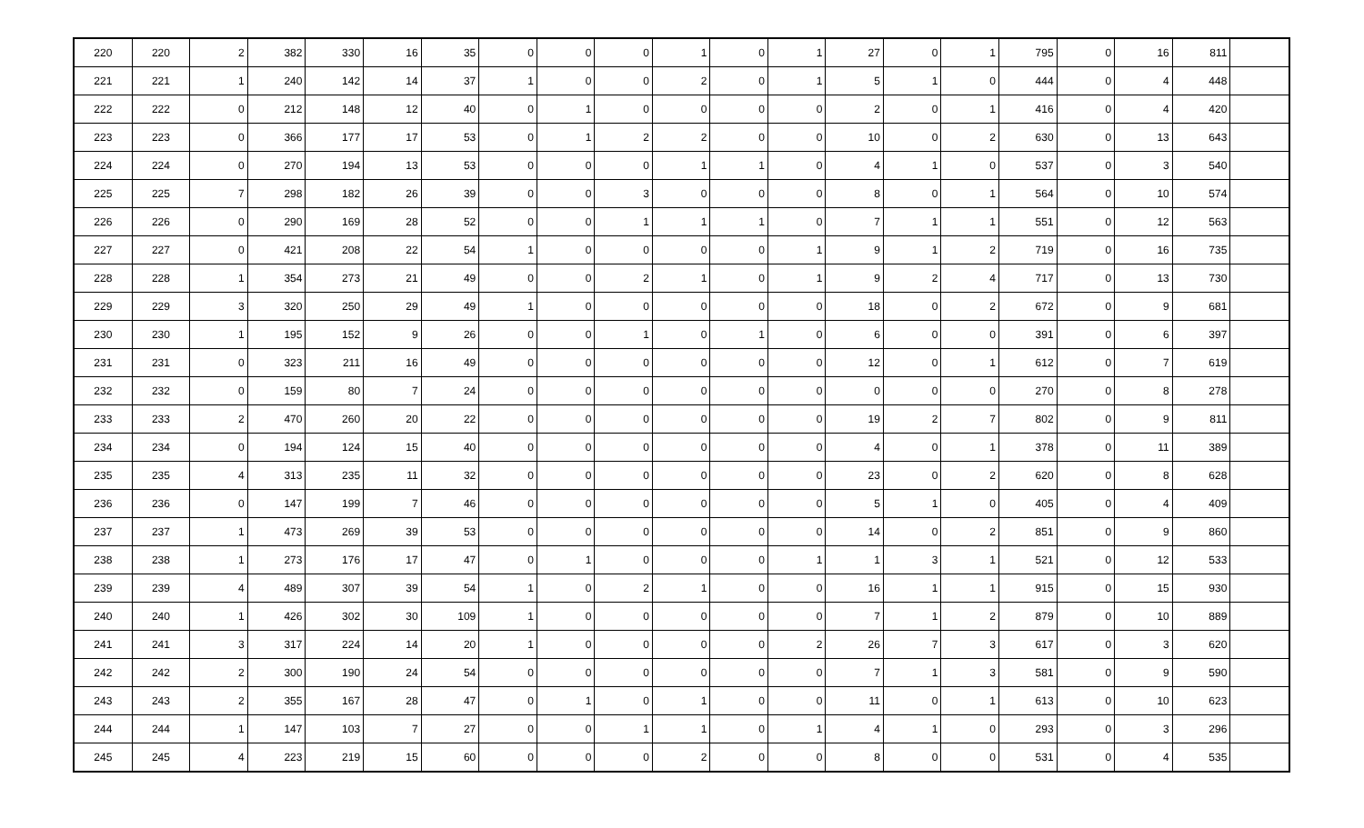| 220 | 220 | 2 | 382 | 330 | 16 | 35 | 0 | 0 | 0 | 1 | 0 | 1 | 27 | 0 | 1 | 795 | 0 | 16 | 811 | |
| 221 | 221 | 1 | 240 | 142 | 14 | 37 | 1 | 0 | 0 | 2 | 0 | 1 | 5 | 1 | 0 | 444 | 0 | 4 | 448 | |
| 222 | 222 | 0 | 212 | 148 | 12 | 40 | 0 | 1 | 0 | 0 | 0 | 0 | 2 | 0 | 1 | 416 | 0 | 4 | 420 | |
| 223 | 223 | 0 | 366 | 177 | 17 | 53 | 0 | 1 | 2 | 2 | 0 | 0 | 10 | 0 | 2 | 630 | 0 | 13 | 643 | |
| 224 | 224 | 0 | 270 | 194 | 13 | 53 | 0 | 0 | 0 | 1 | 1 | 0 | 4 | 1 | 0 | 537 | 0 | 3 | 540 | |
| 225 | 225 | 7 | 298 | 182 | 26 | 39 | 0 | 0 | 3 | 0 | 0 | 0 | 8 | 0 | 1 | 564 | 0 | 10 | 574 | |
| 226 | 226 | 0 | 290 | 169 | 28 | 52 | 0 | 0 | 1 | 1 | 1 | 0 | 7 | 1 | 1 | 551 | 0 | 12 | 563 | |
| 227 | 227 | 0 | 421 | 208 | 22 | 54 | 1 | 0 | 0 | 0 | 0 | 1 | 9 | 1 | 2 | 719 | 0 | 16 | 735 | |
| 228 | 228 | 1 | 354 | 273 | 21 | 49 | 0 | 0 | 2 | 1 | 0 | 1 | 9 | 2 | 4 | 717 | 0 | 13 | 730 | |
| 229 | 229 | 3 | 320 | 250 | 29 | 49 | 1 | 0 | 0 | 0 | 0 | 0 | 18 | 0 | 2 | 672 | 0 | 9 | 681 | |
| 230 | 230 | 1 | 195 | 152 | 9 | 26 | 0 | 0 | 1 | 0 | 1 | 0 | 6 | 0 | 0 | 391 | 0 | 6 | 397 | |
| 231 | 231 | 0 | 323 | 211 | 16 | 49 | 0 | 0 | 0 | 0 | 0 | 0 | 12 | 0 | 1 | 612 | 0 | 7 | 619 | |
| 232 | 232 | 0 | 159 | 80 | 7 | 24 | 0 | 0 | 0 | 0 | 0 | 0 | 0 | 0 | 0 | 270 | 0 | 8 | 278 | |
| 233 | 233 | 2 | 470 | 260 | 20 | 22 | 0 | 0 | 0 | 0 | 0 | 0 | 19 | 2 | 7 | 802 | 0 | 9 | 811 | |
| 234 | 234 | 0 | 194 | 124 | 15 | 40 | 0 | 0 | 0 | 0 | 0 | 0 | 4 | 0 | 1 | 378 | 0 | 11 | 389 | |
| 235 | 235 | 4 | 313 | 235 | 11 | 32 | 0 | 0 | 0 | 0 | 0 | 0 | 23 | 0 | 2 | 620 | 0 | 8 | 628 | |
| 236 | 236 | 0 | 147 | 199 | 7 | 46 | 0 | 0 | 0 | 0 | 0 | 0 | 5 | 1 | 0 | 405 | 0 | 4 | 409 | |
| 237 | 237 | 1 | 473 | 269 | 39 | 53 | 0 | 0 | 0 | 0 | 0 | 0 | 14 | 0 | 2 | 851 | 0 | 9 | 860 | |
| 238 | 238 | 1 | 273 | 176 | 17 | 47 | 0 | 1 | 0 | 0 | 0 | 1 | 1 | 3 | 1 | 521 | 0 | 12 | 533 | |
| 239 | 239 | 4 | 489 | 307 | 39 | 54 | 1 | 0 | 2 | 1 | 0 | 0 | 16 | 1 | 1 | 915 | 0 | 15 | 930 | |
| 240 | 240 | 1 | 426 | 302 | 30 | 109 | 1 | 0 | 0 | 0 | 0 | 0 | 7 | 1 | 2 | 879 | 0 | 10 | 889 | |
| 241 | 241 | 3 | 317 | 224 | 14 | 20 | 1 | 0 | 0 | 0 | 0 | 2 | 26 | 7 | 3 | 617 | 0 | 3 | 620 | |
| 242 | 242 | 2 | 300 | 190 | 24 | 54 | 0 | 0 | 0 | 0 | 0 | 0 | 7 | 1 | 3 | 581 | 0 | 9 | 590 | |
| 243 | 243 | 2 | 355 | 167 | 28 | 47 | 0 | 1 | 0 | 1 | 0 | 0 | 11 | 0 | 1 | 613 | 0 | 10 | 623 | |
| 244 | 244 | 1 | 147 | 103 | 7 | 27 | 0 | 0 | 1 | 1 | 0 | 1 | 4 | 1 | 0 | 293 | 0 | 3 | 296 | |
| 245 | 245 | 4 | 223 | 219 | 15 | 60 | 0 | 0 | 0 | 2 | 0 | 0 | 8 | 0 | 0 | 531 | 0 | 4 | 535 | |